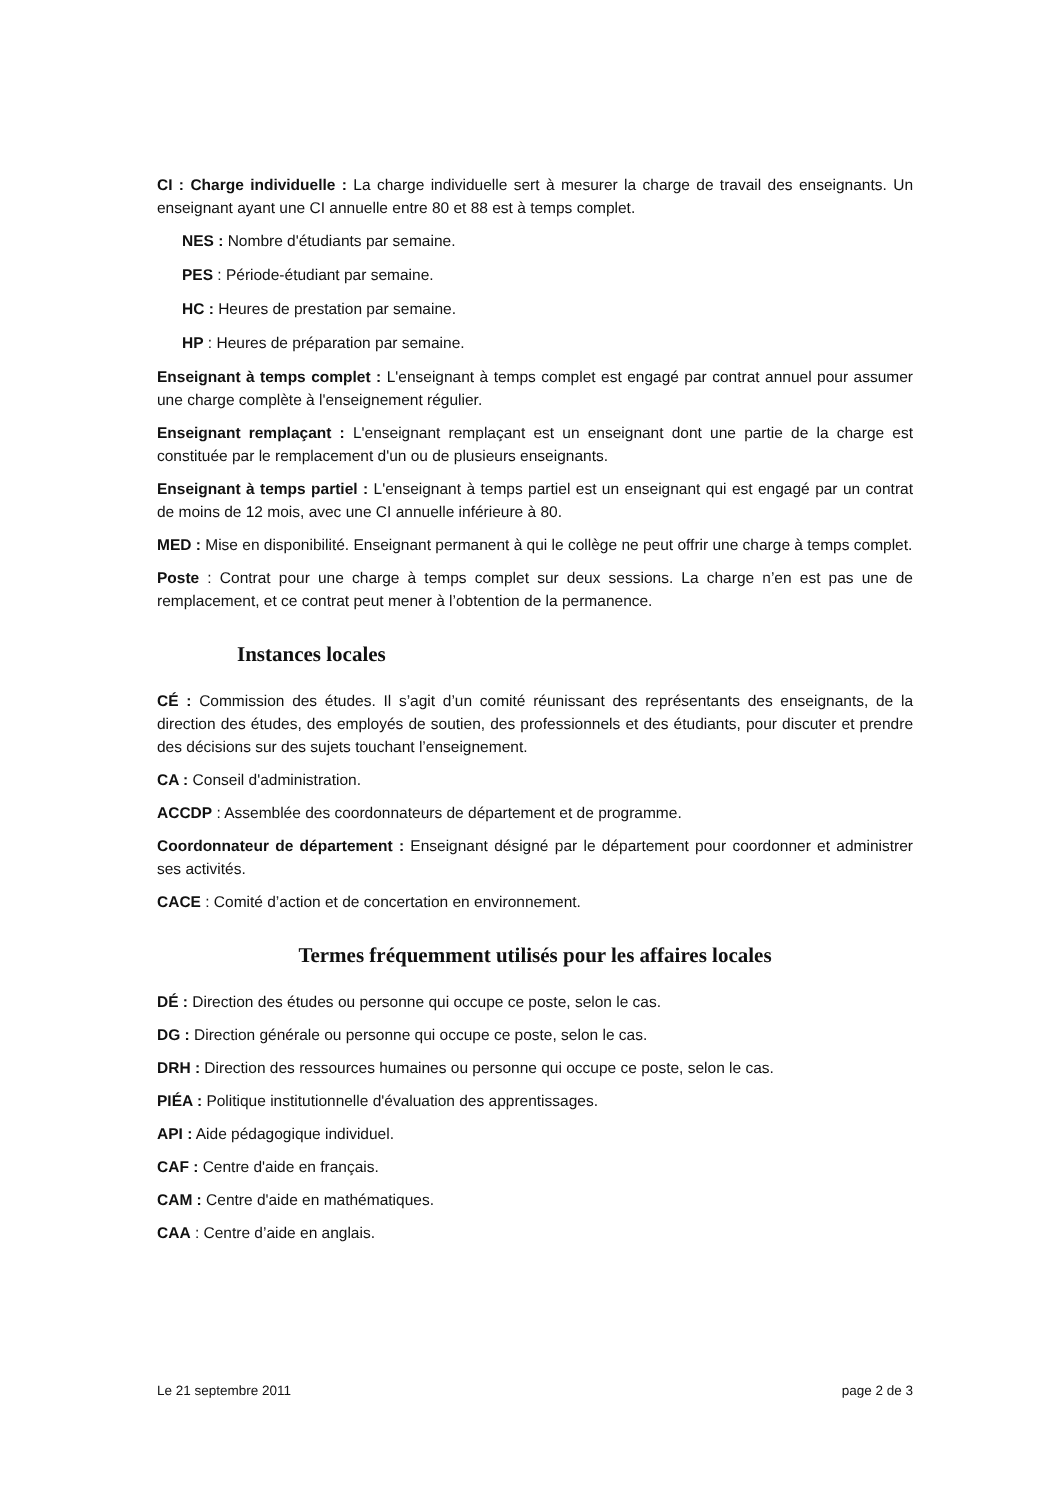CI : Charge individuelle : La charge individuelle sert à mesurer la charge de travail des enseignants. Un enseignant ayant une CI annuelle entre 80 et 88 est à temps complet.
NES : Nombre d'étudiants par semaine.
PES : Période-étudiant par semaine.
HC : Heures de prestation par semaine.
HP : Heures de préparation par semaine.
Enseignant à temps complet : L'enseignant à temps complet est engagé par contrat annuel pour assumer une charge complète à l'enseignement régulier.
Enseignant remplaçant : L'enseignant remplaçant est un enseignant dont une partie de la charge est constituée par le remplacement d'un ou de plusieurs enseignants.
Enseignant à temps partiel : L'enseignant à temps partiel est un enseignant qui est engagé par un contrat de moins de 12 mois, avec une CI annuelle inférieure à 80.
MED : Mise en disponibilité. Enseignant permanent à qui le collège ne peut offrir une charge à temps complet.
Poste : Contrat pour une charge à temps complet sur deux sessions. La charge n’en est pas une de remplacement, et ce contrat peut mener à l’obtention de la permanence.
Instances locales
CÉ : Commission des études. Il s’agit d’un comité réunissant des représentants des enseignants, de la direction des études, des employés de soutien, des professionnels et des étudiants, pour discuter et prendre des décisions sur des sujets touchant l’enseignement.
CA : Conseil d'administration.
ACCDP : Assemblée des coordonnateurs de département et de programme.
Coordonnateur de département : Enseignant désigné par le département pour coordonner et administrer ses activités.
CACE : Comité d’action et de concertation en environnement.
Termes fréquemment utilisés pour les affaires locales
DÉ : Direction des études ou personne qui occupe ce poste, selon le cas.
DG : Direction générale ou personne qui occupe ce poste, selon le cas.
DRH : Direction des ressources humaines ou personne qui occupe ce poste, selon le cas.
PIÉA : Politique institutionnelle d'évaluation des apprentissages.
API : Aide pédagogique individuel.
CAF : Centre d'aide en français.
CAM : Centre d'aide en mathématiques.
CAA : Centre d’aide en anglais.
Le 21 septembre 2011 page 2 de 3